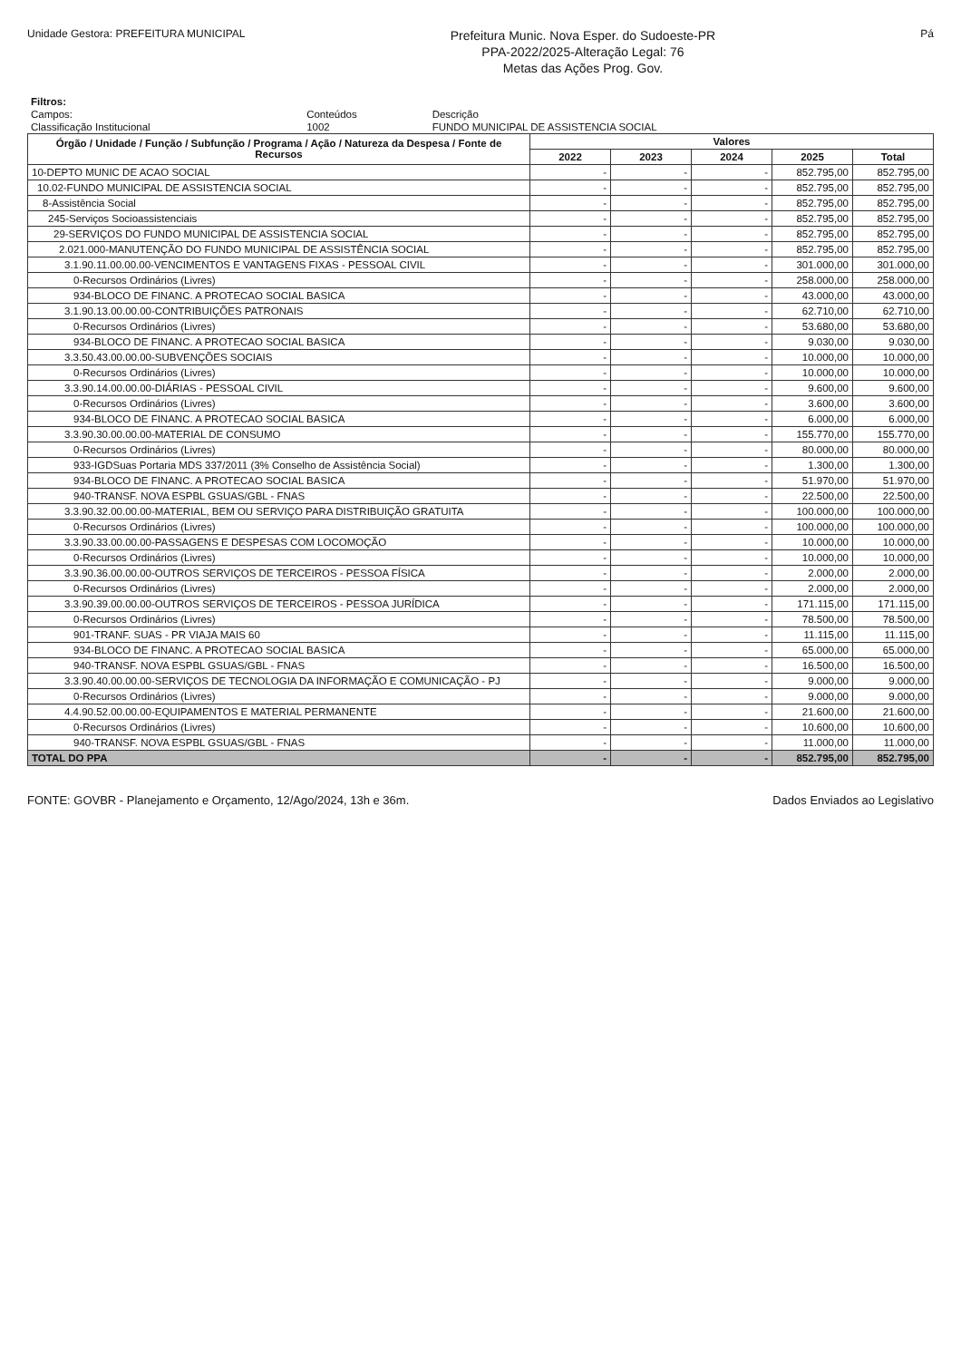Unidade Gestora: PREFEITURA MUNICIPAL
Prefeitura Munic. Nova Esper. do Sudoeste-PR
PPA-2022/2025-Alteração Legal: 76
Metas das Ações Prog. Gov.
Pá
| Filtros: | | |
| Campos: | Conteúdos | Descrição |
| Classificação Institucional | 1002 | FUNDO MUNICIPAL DE ASSISTENCIA SOCIAL |
| Órgão / Unidade / Função / Subfunção / Programa / Ação / Natureza da Despesa / Fonte de Recursos | Valores | | | | |
| --- | --- | --- | --- | --- | --- |
| | 2022 | 2023 | 2024 | 2025 | Total |
| 10-DEPTO MUNIC DE ACAO SOCIAL | - | - | - | 852.795,00 | 852.795,00 |
| 10.02-FUNDO MUNICIPAL DE ASSISTENCIA SOCIAL | - | - | - | 852.795,00 | 852.795,00 |
| 8-Assistência Social | - | - | - | 852.795,00 | 852.795,00 |
| 245-Serviços Socioassistenciais | - | - | - | 852.795,00 | 852.795,00 |
| 29-SERVIÇOS DO FUNDO MUNICIPAL DE ASSISTENCIA SOCIAL | - | - | - | 852.795,00 | 852.795,00 |
| 2.021.000-MANUTENÇÃO DO FUNDO MUNICIPAL DE ASSISTÊNCIA SOCIAL | - | - | - | 852.795,00 | 852.795,00 |
| 3.1.90.11.00.00.00-VENCIMENTOS E VANTAGENS FIXAS - PESSOAL CIVIL | - | - | - | 301.000,00 | 301.000,00 |
| 0-Recursos Ordinários (Livres) | - | - | - | 258.000,00 | 258.000,00 |
| 934-BLOCO DE FINANC. A PROTECAO SOCIAL BASICA | - | - | - | 43.000,00 | 43.000,00 |
| 3.1.90.13.00.00.00-CONTRIBUIÇÕES PATRONAIS | - | - | - | 62.710,00 | 62.710,00 |
| 0-Recursos Ordinários (Livres) | - | - | - | 53.680,00 | 53.680,00 |
| 934-BLOCO DE FINANC. A PROTECAO SOCIAL BASICA | - | - | - | 9.030,00 | 9.030,00 |
| 3.3.50.43.00.00.00-SUBVENÇÕES SOCIAIS | - | - | - | 10.000,00 | 10.000,00 |
| 0-Recursos Ordinários (Livres) | - | - | - | 10.000,00 | 10.000,00 |
| 3.3.90.14.00.00.00-DIÁRIAS - PESSOAL CIVIL | - | - | - | 9.600,00 | 9.600,00 |
| 0-Recursos Ordinários (Livres) | - | - | - | 3.600,00 | 3.600,00 |
| 934-BLOCO DE FINANC. A PROTECAO SOCIAL BASICA | - | - | - | 6.000,00 | 6.000,00 |
| 3.3.90.30.00.00.00-MATERIAL DE CONSUMO | - | - | - | 155.770,00 | 155.770,00 |
| 0-Recursos Ordinários (Livres) | - | - | - | 80.000,00 | 80.000,00 |
| 933-IGDSuas Portaria MDS 337/2011 (3% Conselho de Assistência Social) | - | - | - | 1.300,00 | 1.300,00 |
| 934-BLOCO DE FINANC. A PROTECAO SOCIAL BASICA | - | - | - | 51.970,00 | 51.970,00 |
| 940-TRANSF. NOVA ESPBL GSUAS/GBL - FNAS | - | - | - | 22.500,00 | 22.500,00 |
| 3.3.90.32.00.00.00-MATERIAL, BEM OU SERVIÇO PARA DISTRIBUIÇÃO GRATUITA | - | - | - | 100.000,00 | 100.000,00 |
| 0-Recursos Ordinários (Livres) | - | - | - | 100.000,00 | 100.000,00 |
| 3.3.90.33.00.00.00-PASSAGENS E DESPESAS COM LOCOMOÇÃO | - | - | - | 10.000,00 | 10.000,00 |
| 0-Recursos Ordinários (Livres) | - | - | - | 10.000,00 | 10.000,00 |
| 3.3.90.36.00.00.00-OUTROS SERVIÇOS DE TERCEIROS - PESSOA FÍSICA | - | - | - | 2.000,00 | 2.000,00 |
| 0-Recursos Ordinários (Livres) | - | - | - | 2.000,00 | 2.000,00 |
| 3.3.90.39.00.00.00-OUTROS SERVIÇOS DE TERCEIROS - PESSOA JURÍDICA | - | - | - | 171.115,00 | 171.115,00 |
| 0-Recursos Ordinários (Livres) | - | - | - | 78.500,00 | 78.500,00 |
| 901-TRANF. SUAS - PR VIAJA MAIS 60 | - | - | - | 11.115,00 | 11.115,00 |
| 934-BLOCO DE FINANC. A PROTECAO SOCIAL BASICA | - | - | - | 65.000,00 | 65.000,00 |
| 940-TRANSF. NOVA ESPBL GSUAS/GBL - FNAS | - | - | - | 16.500,00 | 16.500,00 |
| 3.3.90.40.00.00.00-SERVIÇOS DE TECNOLOGIA DA INFORMAÇÃO E COMUNICAÇÃO - PJ | - | - | - | 9.000,00 | 9.000,00 |
| 0-Recursos Ordinários (Livres) | - | - | - | 9.000,00 | 9.000,00 |
| 4.4.90.52.00.00.00-EQUIPAMENTOS E MATERIAL PERMANENTE | - | - | - | 21.600,00 | 21.600,00 |
| 0-Recursos Ordinários (Livres) | - | - | - | 10.600,00 | 10.600,00 |
| 940-TRANSF. NOVA ESPBL GSUAS/GBL - FNAS | - | - | - | 11.000,00 | 11.000,00 |
| TOTAL DO PPA | - | - | - | 852.795,00 | 852.795,00 |
FONTE: GOVBR - Planejamento e Orçamento, 12/Ago/2024, 13h e 36m.
Dados Enviados ao Legislativo